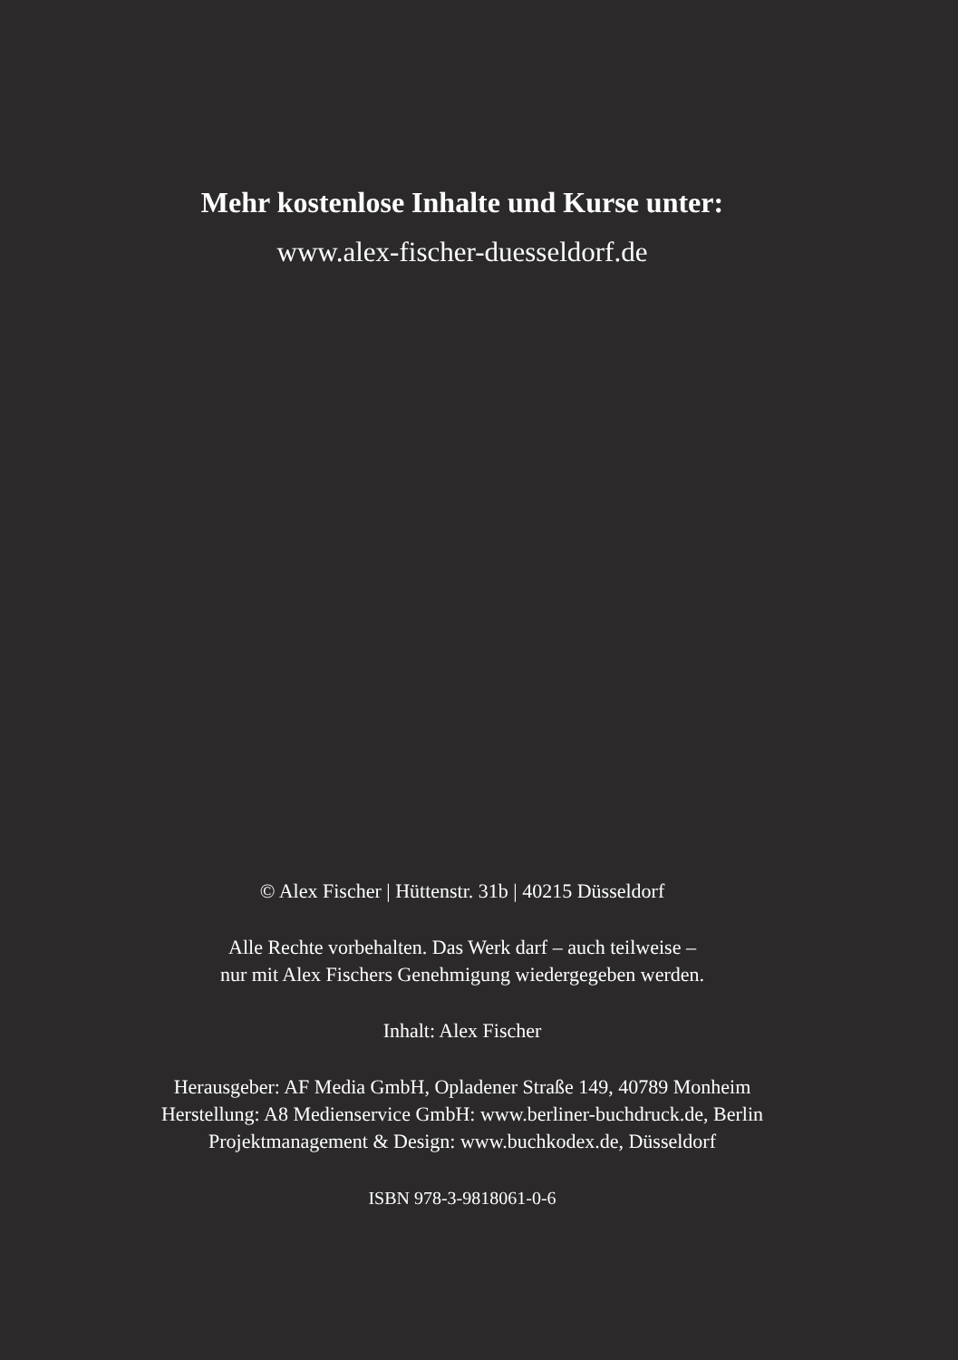Mehr kostenlose Inhalte und Kurse unter:
www.alex-fischer-duesseldorf.de
© Alex Fischer | Hüttenstr. 31b | 40215 Düsseldorf
Alle Rechte vorbehalten. Das Werk darf – auch teilweise –
nur mit Alex Fischers Genehmigung wiedergegeben werden.
Inhalt: Alex Fischer
Herausgeber: AF Media GmbH, Opladener Straße 149, 40789 Monheim
Herstellung: A8 Medienservice GmbH: www.berliner-buchdruck.de, Berlin
Projektmanagement & Design: www.buchkodex.de, Düsseldorf
ISBN 978-3-9818061-0-6